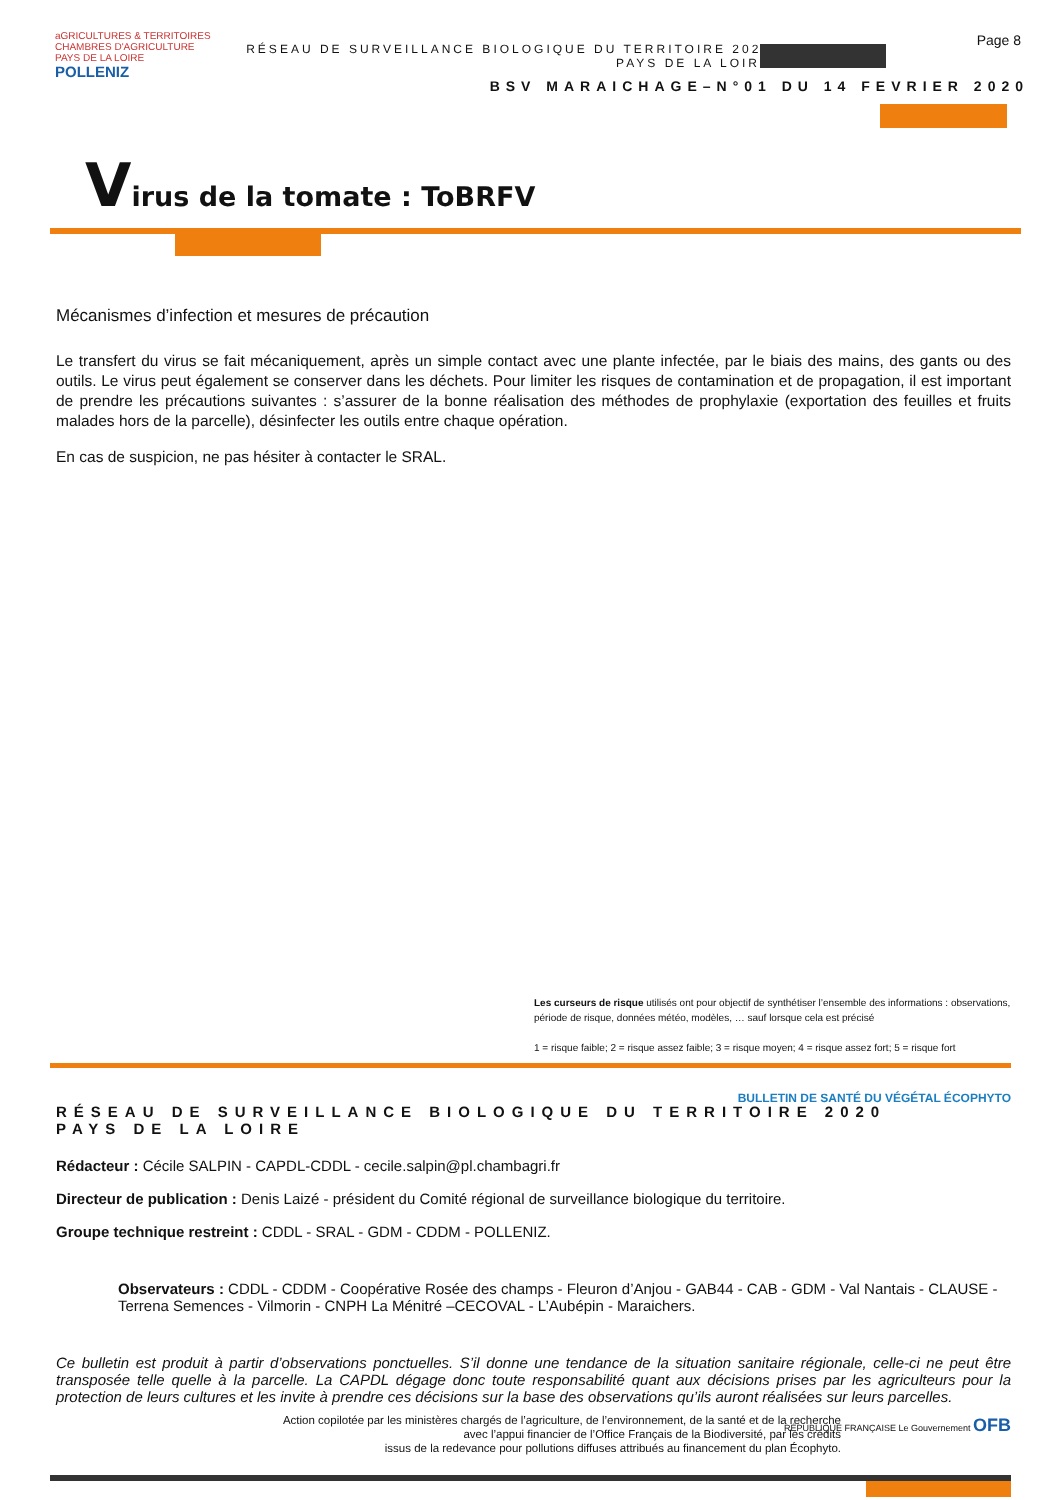aGRICULTURES & TERRITOIRES
CHAMBRES D'AGRICULTURE PAYS DE LA LOIRE POLLENIZ
RÉSEAU DE SURVEILLANCE BIOLOGIQUE DU TERRITOIRE 2020
PAYS DE LA LOIRE
Page 8
BSV MARAICHAGE–N°01 DU 14 FEVRIER 2020
Virus de la tomate : ToBRFV
Mécanismes d’infection et mesures de précaution
Le transfert du virus se fait mécaniquement, après un simple contact avec une plante infectée, par le biais des mains, des gants ou des outils. Le virus peut également se conserver dans les déchets. Pour limiter les risques de contamination et de propagation, il est important de prendre les précautions suivantes : s’assurer de la bonne réalisation des méthodes de prophylaxie (exportation des feuilles et fruits malades hors de la parcelle), désinfecter les outils entre chaque opération.
En cas de suspicion, ne pas hésiter à contacter le SRAL.
Les curseurs de risque utilisés ont pour objectif de synthétiser l’ensemble des informations : observations, période de risque, données météo, modèles, … sauf lorsque cela est précisé
1 = risque faible; 2 = risque assez faible; 3 = risque moyen; 4 = risque assez fort; 5 = risque fort
RÉSEAU DE SURVEILLANCE BIOLOGIQUE DU TERRITOIRE 2020
PAYS DE LA LOIRE BULLETIN DE SANTÉ DU VÉGÉTAL ÉCOPHYTO
Rédacteur : Cécile SALPIN - CAPDL-CDDL - cecile.salpin@pl.chambagri.fr
Directeur de publication : Denis Laizé - président du Comité régional de surveillance biologique du territoire.
Groupe technique restreint : CDDL - SRAL - GDM - CDDM - POLLENIZ.
Observateurs : CDDL - CDDM - Coopérative Rosée des champs - Fleuron d’Anjou - GAB44 - CAB - GDM - Val Nantais - CLAUSE - Terrena Semences - Vilmorin - CNPH La Ménitré –CECOVAL - L’Aubépin - Maraichers.
Ce bulletin est produit à partir d’observations ponctuelles. S’il donne une tendance de la situation sanitaire régionale, celle-ci ne peut être transposée telle quelle à la parcelle. La CAPDL dégage donc toute responsabilité quant aux décisions prises par les agriculteurs pour la protection de leurs cultures et les invite à prendre ces décisions sur la base des observations qu’ils auront réalisées sur leurs parcelles.
Action copilotée par les ministères chargés de l’agriculture, de l’environnement, de la santé et de la recherche
avec l’appui financier de l’Office Français de la Biodiversité, par les crédits
issus de la redevance pour pollutions diffuses attribués au financement du plan Écophyto.
RÉPUBLIQUE FRANÇAISE Le Gouvernement OFB